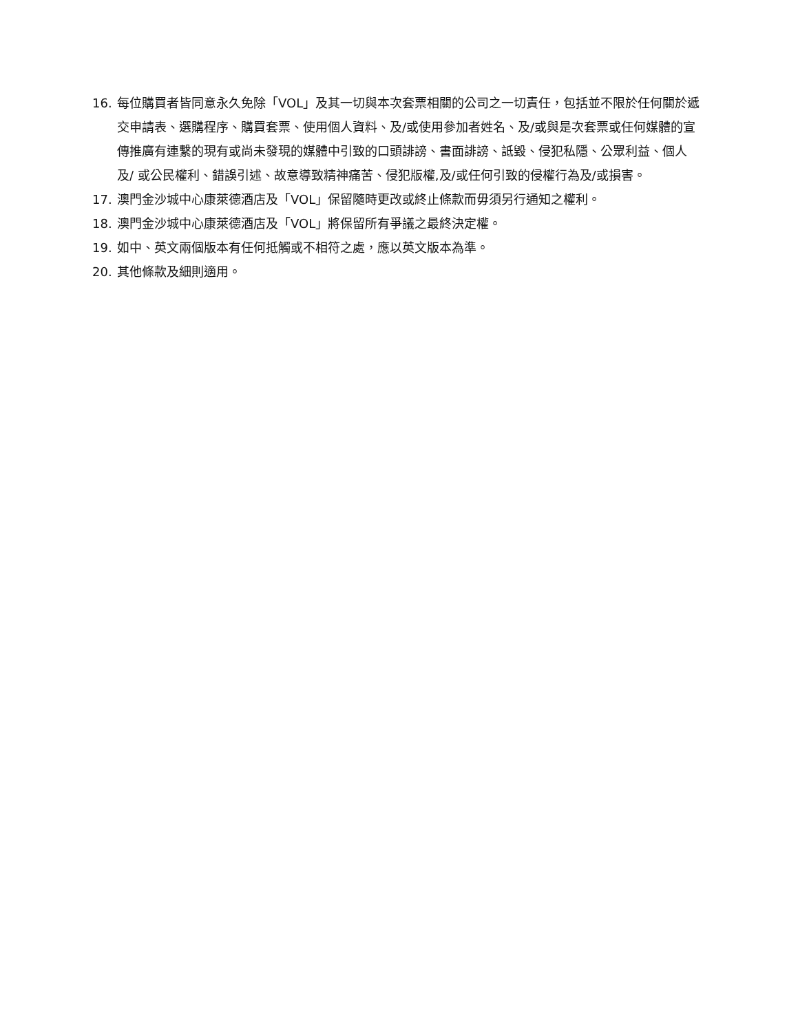16. 每位購買者皆同意永久免除「VOL」及其一切與本次套票相關的公司之一切責任，包括並不限於任何關於遞交申請表、選購程序、購買套票、使用個人資料、及/或使用參加者姓名、及/或與是次套票或任何媒體的宣傳推廣有連繫的現有或尚未發現的媒體中引致的口頭誹謗、書面誹謗、詆毀、侵犯私隱、公眾利益、個人及/ 或公民權利、錯誤引述、故意導致精神痛苦、侵犯版權,及/或任何引致的侵權行為及/或損害。
17. 澳門金沙城中心康萊德酒店及「VOL」保留隨時更改或終止條款而毋須另行通知之權利。
18. 澳門金沙城中心康萊德酒店及「VOL」將保留所有爭議之最終決定權。
19. 如中、英文兩個版本有任何抵觸或不相符之處，應以英文版本為準。
20. 其他條款及細則適用。